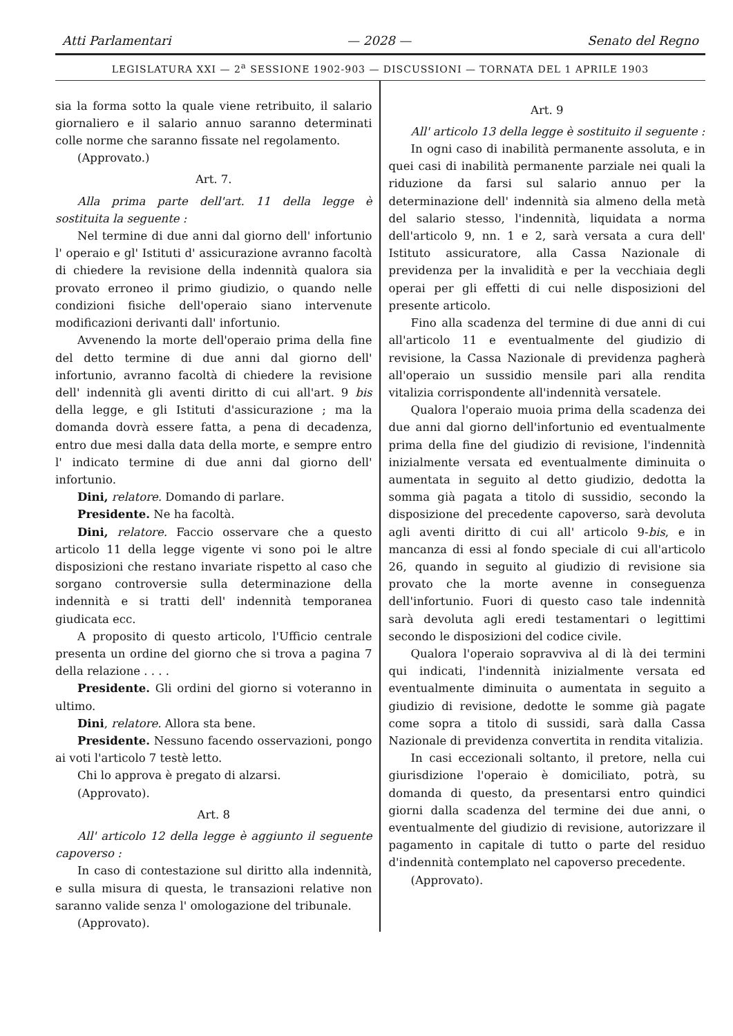Atti Parlamentari — 2028 — Senato del Regno
LEGISLATURA XXI — 2<sup>a</sup> SESSIONE 1902-903 — DISCUSSIONI — TORNATA DEL 1 APRILE 1903
sia la forma sotto la quale viene retribuito, il salario giornaliero e il salario annuo saranno determinati colle norme che saranno fissate nel regolamento.
(Approvato.)
Art. 7.
Alla prima parte dell'art. 11 della legge è sostituita la seguente :
Nel termine di due anni dal giorno dell' infortunio l' operaio e gl' Istituti d' assicurazione avranno facoltà di chiedere la revisione della indennità qualora sia provato erroneo il primo giudizio, o quando nelle condizioni fisiche dell'operaio siano intervenute modificazioni derivanti dall' infortunio.
Avvenendo la morte dell'operaio prima della fine del detto termine di due anni dal giorno dell' infortunio, avranno facoltà di chiedere la revisione dell' indennità gli aventi diritto di cui all'art. 9 bis della legge, e gli Istituti d'assicurazione ; ma la domanda dovrà essere fatta, a pena di decadenza, entro due mesi dalla data della morte, e sempre entro l' indicato termine di due anni dal giorno dell' infortunio.
Dini, relatore. Domando di parlare.
Presidente. Ne ha facoltà.
Dini, relatore. Faccio osservare che a questo articolo 11 della legge vigente vi sono poi le altre disposizioni che restano invariate rispetto al caso che sorgano controversie sulla determinazione della indennità e si tratti dell' indennità temporanea giudicata ecc.
A proposito di questo articolo, l'Ufficio centrale presenta un ordine del giorno che si trova a pagina 7 della relazione . . . .
Presidente. Gli ordini del giorno si voteranno in ultimo.
Dini, relatore. Allora sta bene.
Presidente. Nessuno facendo osservazioni, pongo ai voti l'articolo 7 testè letto.
Chi lo approva è pregato di alzarsi.
(Approvato).
Art. 8
All' articolo 12 della legge è aggiunto il seguente capoverso :
In caso di contestazione sul diritto alla indennità, e sulla misura di questa, le transazioni relative non saranno valide senza l' omologazione del tribunale.
(Approvato).
Art. 9
All' articolo 13 della legge è sostituito il seguente :
In ogni caso di inabilità permanente assoluta, e in quei casi di inabilità permanente parziale nei quali la riduzione da farsi sul salario annuo per la determinazione dell' indennità sia almeno della metà del salario stesso, l'indennità, liquidata a norma dell'articolo 9, nn. 1 e 2, sarà versata a cura dell' Istituto assicuratore, alla Cassa Nazionale di previdenza per la invalidità e per la vecchiaia degli operai per gli effetti di cui nelle disposizioni del presente articolo.
Fino alla scadenza del termine di due anni di cui all'articolo 11 e eventualmente del giudizio di revisione, la Cassa Nazionale di previdenza pagherà all'operaio un sussidio mensile pari alla rendita vitalizia corrispondente all'indennità versatele.
Qualora l'operaio muoia prima della scadenza dei due anni dal giorno dell'infortunio ed eventualmente prima della fine del giudizio di revisione, l'indennità inizialmente versata ed eventualmente diminuita o aumentata in seguito al detto giudizio, dedotta la somma già pagata a titolo di sussidio, secondo la disposizione del precedente capoverso, sarà devoluta agli aventi diritto di cui all' articolo 9-bis, e in mancanza di essi al fondo speciale di cui all'articolo 26, quando in seguito al giudizio di revisione sia provato che la morte avenne in conseguenza dell'infortunio. Fuori di questo caso tale indennità sarà devoluta agli eredi testamentari o legittimi secondo le disposizioni del codice civile.
Qualora l'operaio sopravviva al di là dei termini qui indicati, l'indennità inizialmente versata ed eventualmente diminuita o aumentata in seguito a giudizio di revisione, dedotte le somme già pagate come sopra a titolo di sussidi, sarà dalla Cassa Nazionale di previdenza convertita in rendita vitalizia.
In casi eccezionali soltanto, il pretore, nella cui giurisdizione l'operaio è domiciliato, potrà, su domanda di questo, da presentarsi entro quindici giorni dalla scadenza del termine dei due anni, o eventualmente del giudizio di revisione, autorizzare il pagamento in capitale di tutto o parte del residuo d'indennità contemplato nel capoverso precedente.
(Approvato).